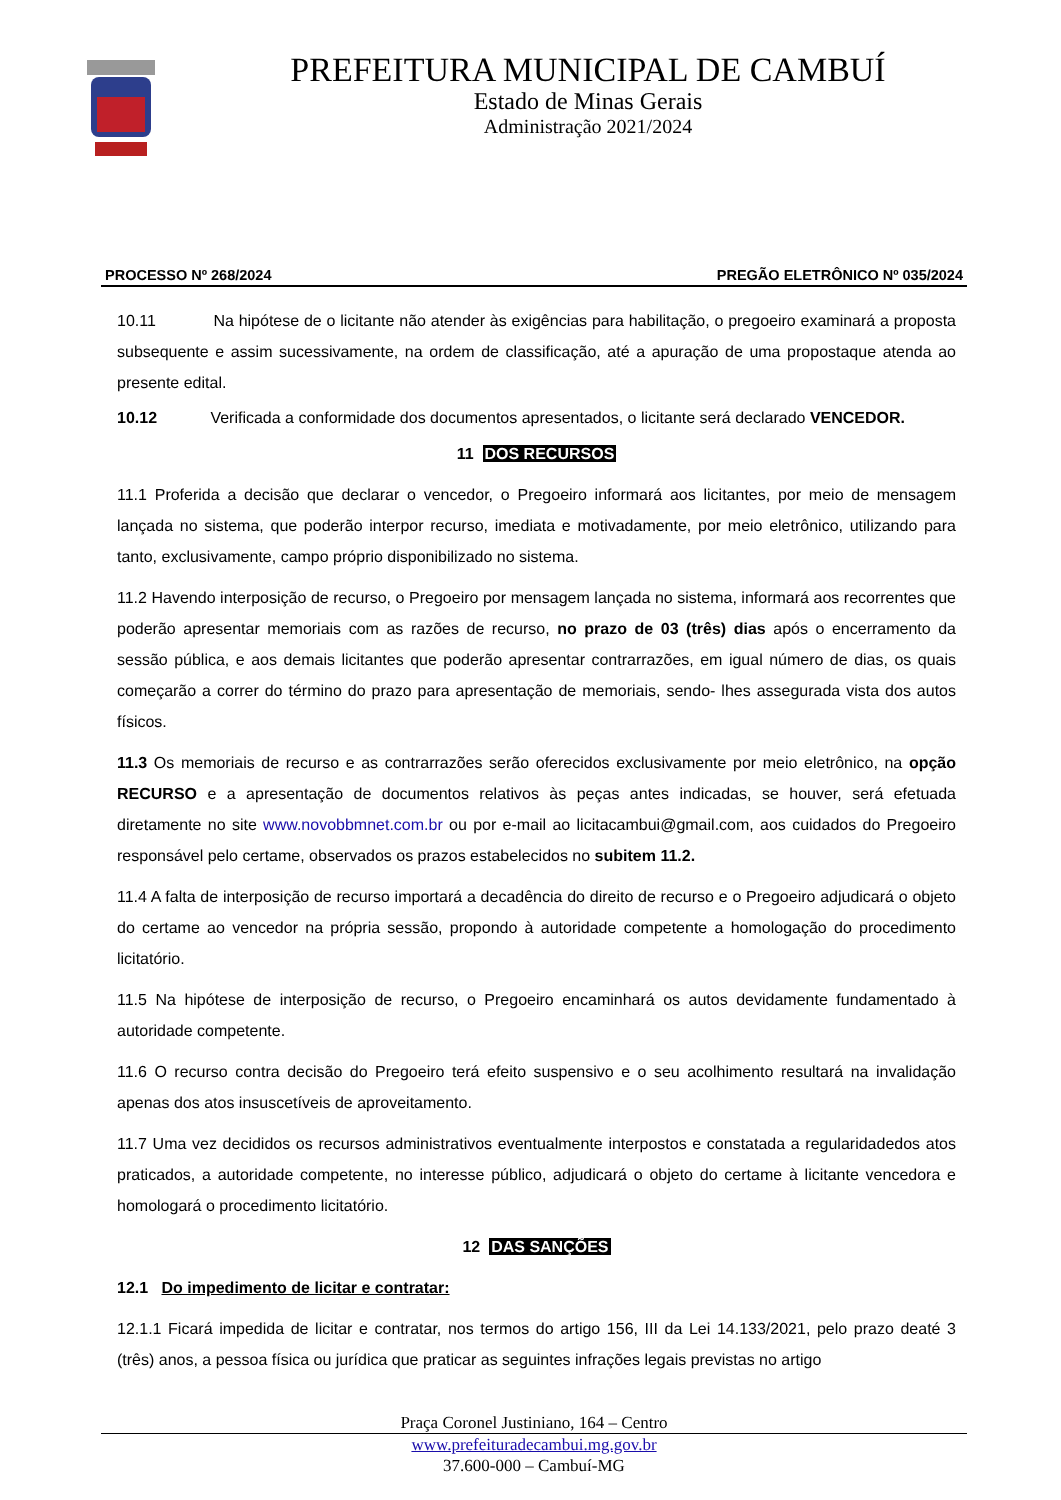PREFEITURA MUNICIPAL DE CAMBUÍ
Estado de Minas Gerais
Administração 2021/2024
PROCESSO Nº 268/2024 PREGÃO ELETRÔNICO Nº 035/2024
10.11 Na hipótese de o licitante não atender às exigências para habilitação, o pregoeiro examinará a proposta subsequente e assim sucessivamente, na ordem de classificação, até a apuração de uma propostaque atenda ao presente edital.
10.12 Verificada a conformidade dos documentos apresentados, o licitante será declarado VENCEDOR.
11 DOS RECURSOS
11.1 Proferida a decisão que declarar o vencedor, o Pregoeiro informará aos licitantes, por meio de mensagem lançada no sistema, que poderão interpor recurso, imediata e motivadamente, por meio eletrônico, utilizando para tanto, exclusivamente, campo próprio disponibilizado no sistema.
11.2 Havendo interposição de recurso, o Pregoeiro por mensagem lançada no sistema, informará aos recorrentes que poderão apresentar memoriais com as razões de recurso, no prazo de 03 (três) dias após o encerramento da sessão pública, e aos demais licitantes que poderão apresentar contrarrazões, em igual número de dias, os quais começarão a correr do término do prazo para apresentação de memoriais, sendo- lhes assegurada vista dos autos físicos.
11.3 Os memoriais de recurso e as contrarrazões serão oferecidos exclusivamente por meio eletrônico, na opção RECURSO e a apresentação de documentos relativos às peças antes indicadas, se houver, será efetuada diretamente no site www.novobbmnet.com.br ou por e-mail ao licitacambui@gmail.com, aos cuidados do Pregoeiro responsável pelo certame, observados os prazos estabelecidos no subitem 11.2.
11.4 A falta de interposição de recurso importará a decadência do direito de recurso e o Pregoeiro adjudicará o objeto do certame ao vencedor na própria sessão, propondo à autoridade competente a homologação do procedimento licitatório.
11.5 Na hipótese de interposição de recurso, o Pregoeiro encaminhará os autos devidamente fundamentado à autoridade competente.
11.6 O recurso contra decisão do Pregoeiro terá efeito suspensivo e o seu acolhimento resultará na invalidação apenas dos atos insuscetíveis de aproveitamento.
11.7 Uma vez decididos os recursos administrativos eventualmente interpostos e constatada a regularidadedos atos praticados, a autoridade competente, no interesse público, adjudicará o objeto do certame à licitante vencedora e homologará o procedimento licitatório.
12 DAS SANÇÕES
12.1 Do impedimento de licitar e contratar:
12.1.1 Ficará impedida de licitar e contratar, nos termos do artigo 156, III da Lei 14.133/2021, pelo prazo deaté 3 (três) anos, a pessoa física ou jurídica que praticar as seguintes infrações legais previstas no artigo
Praça Coronel Justiniano, 164 – Centro
www.prefeituradecambui.mg.gov.br
37.600-000 – Cambuí-MG